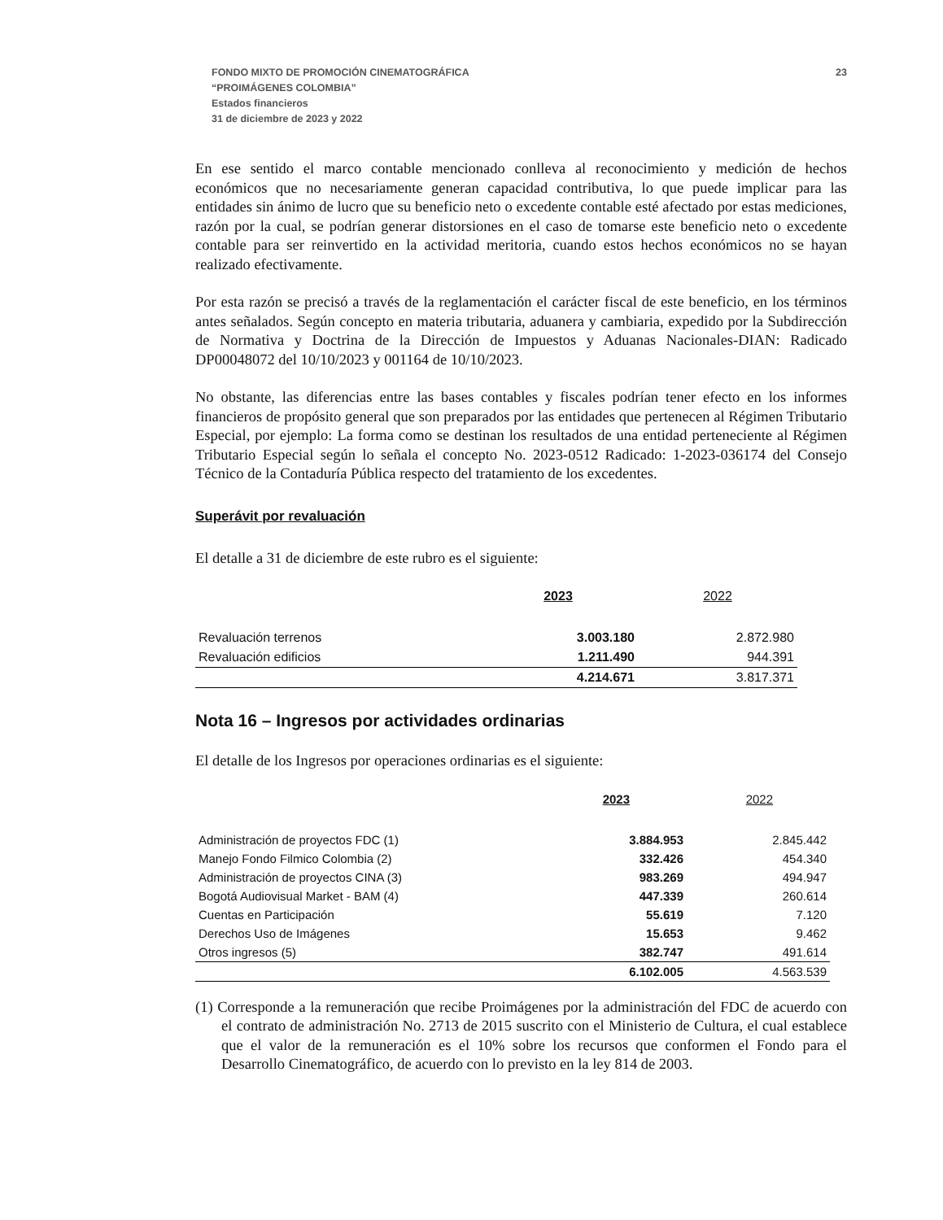FONDO MIXTO DE PROMOCIÓN CINEMATOGRÁFICA
“PROIMÁGENES COLOMBIA”
Estados financieros
31 de diciembre de 2023 y 2022
23
En ese sentido el marco contable mencionado conlleva al reconocimiento y medición de hechos económicos que no necesariamente generan capacidad contributiva, lo que puede implicar para las entidades sin ánimo de lucro que su beneficio neto o excedente contable esté afectado por estas mediciones, razón por la cual, se podrían generar distorsiones en el caso de tomarse este beneficio neto o excedente contable para ser reinvertido en la actividad meritoria, cuando estos hechos económicos no se hayan realizado efectivamente.
Por esta razón se precisó a través de la reglamentación el carácter fiscal de este beneficio, en los términos antes señalados. Según concepto en materia tributaria, aduanera y cambiaria, expedido por la Subdirección de Normativa y Doctrina de la Dirección de Impuestos y Aduanas Nacionales-DIAN: Radicado DP00048072 del 10/10/2023 y 001164 de 10/10/2023.
No obstante, las diferencias entre las bases contables y fiscales podrían tener efecto en los informes financieros de propósito general que son preparados por las entidades que pertenecen al Régimen Tributario Especial, por ejemplo: La forma como se destinan los resultados de una entidad perteneciente al Régimen Tributario Especial según lo señala el concepto No. 2023-0512 Radicado: 1-2023-036174 del Consejo Técnico de la Contaduría Pública respecto del tratamiento de los excedentes.
Superávit por revaluación
El detalle a 31 de diciembre de este rubro es el siguiente:
| | 2023 | 2022 |
| Revaluación terrenos | 3.003.180 | 2.872.980 |
| Revaluación edificios | 1.211.490 | 944.391 |
| | 4.214.671 | 3.817.371 |
Nota 16 – Ingresos por actividades ordinarias
El detalle de los Ingresos por operaciones ordinarias es el siguiente:
| | 2023 | 2022 |
| Administración de proyectos FDC (1) | 3.884.953 | 2.845.442 |
| Manejo Fondo Filmico Colombia (2) | 332.426 | 454.340 |
| Administración de proyectos CINA (3) | 983.269 | 494.947 |
| Bogotá Audiovisual Market - BAM (4) | 447.339 | 260.614 |
| Cuentas en Participación | 55.619 | 7.120 |
| Derechos Uso de Imágenes | 15.653 | 9.462 |
| Otros ingresos (5) | 382.747 | 491.614 |
| | 6.102.005 | 4.563.539 |
(1) Corresponde a la remuneración que recibe Proimágenes por la administración del FDC de acuerdo con el contrato de administración No. 2713 de 2015 suscrito con el Ministerio de Cultura, el cual establece que el valor de la remuneración es el 10% sobre los recursos que conformen el Fondo para el Desarrollo Cinematográfico, de acuerdo con lo previsto en la ley 814 de 2003.